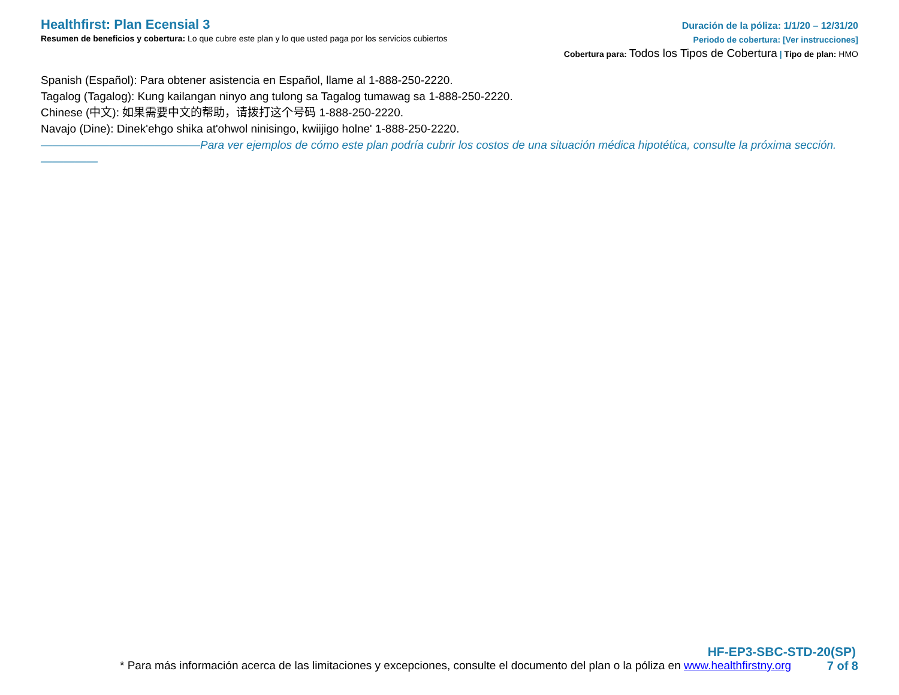Healthfirst: Plan Ecensial 3
Resumen de beneficios y cobertura: Lo que cubre este plan y lo que usted paga por los servicios cubiertos
Duración de la póliza: 1/1/20 – 12/31/20
Periodo de cobertura: [Ver instrucciones]
Cobertura para: Todos los Tipos de Cobertura | Tipo de plan: HMO
Spanish (Español): Para obtener asistencia en Español, llame al 1-888-250-2220.
Tagalog (Tagalog): Kung kailangan ninyo ang tulong sa Tagalog tumawag sa 1-888-250-2220.
Chinese (中文): 如果需要中文的帮助，请拨打这个号码 1-888-250-2220.
Navajo (Dine): Dinek'ehgo shika at'ohwol ninisingo, kwiijigo holne' 1-888-250-2220.
——————————————Para ver ejemplos de cómo este plan podría cubrir los costos de una situación médica hipotética, consulte la próxima sección.—————
HF-EP3-SBC-STD-20(SP)
* Para más información acerca de las limitaciones y excepciones, consulte el documento del plan o la póliza en www.healthfirstny.org 7 of 8